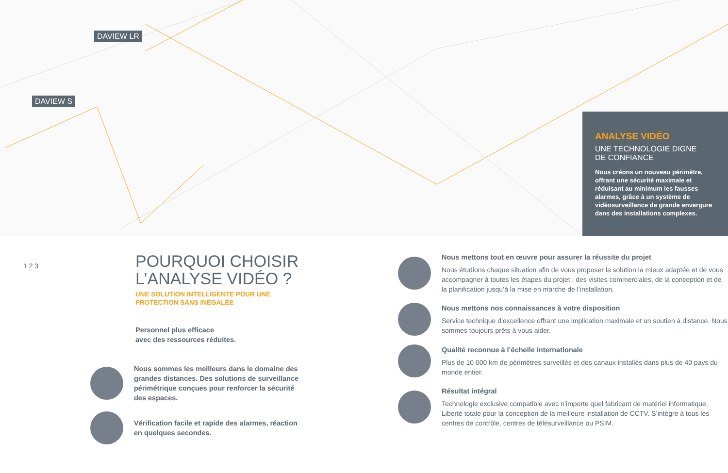DAVIEW LR
DAVIEW S
ANALYSE VIDÉO
UNE TECHNOLOGIE DIGNE
DE CONFIANCE
Nous créons un nouveau périmètre, offrant une sécurité maximale et réduisant au minimum les fausses alarmes, grâce à un système de vidéosurveillance de grande envergure dans des installations complexes.
1 2 3
POURQUOI CHOISIR
L’ANALYSE VIDÉO ?
UNE SOLUTION INTELLIGENTE POUR UNE
PROTECTION SANS INÉGALÉE
Personnel plus efficace
avec des ressources réduites.
Nous sommes les meilleurs dans le domaine des
grandes distances. Des solutions de surveillance
périmétrique conçues pour renforcer la sécurité
des espaces.
Vérification facile et rapide des alarmes, réaction
en quelques secondes.
Nous mettons tout en œuvre pour assurer la réussite du projet
Nous étudions chaque situation afin de vous proposer la solution la mieux adaptée et de vous accompagner à toutes les étapes du projet : des visites commerciales, de la conception et de la planification jusqu’à la mise en marche de l’installation.
Nous mettons nos connaissances à votre disposition
Service technique d’excellence offrant une implication maximale et un soutien à distance. Nous sommes toujours prêts à vous aider.
Qualité reconnue à l’échelle internationale
Plus de 10 000 km de périmètres surveillés et des canaux installés dans plus de 40 pays du monde entier.
Résultat intégral
Technologie exclusive compatible avec n’importe quel fabricant de matériel informatique. Liberté totale pour la conception de la meilleure installation de CCTV. S’intègre à tous les centres de contrôle, centres de télésurveillance ou PSIM.